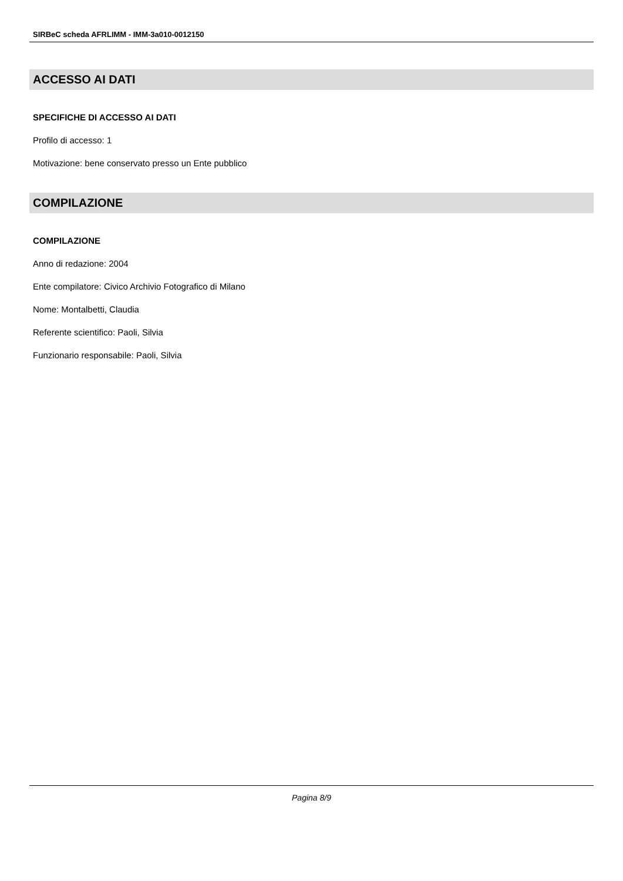SIRBeC scheda AFRLIMM - IMM-3a010-0012150
ACCESSO AI DATI
SPECIFICHE DI ACCESSO AI DATI
Profilo di accesso: 1
Motivazione: bene conservato presso un Ente pubblico
COMPILAZIONE
COMPILAZIONE
Anno di redazione: 2004
Ente compilatore: Civico Archivio Fotografico di Milano
Nome: Montalbetti, Claudia
Referente scientifico: Paoli, Silvia
Funzionario responsabile: Paoli, Silvia
Pagina 8/9